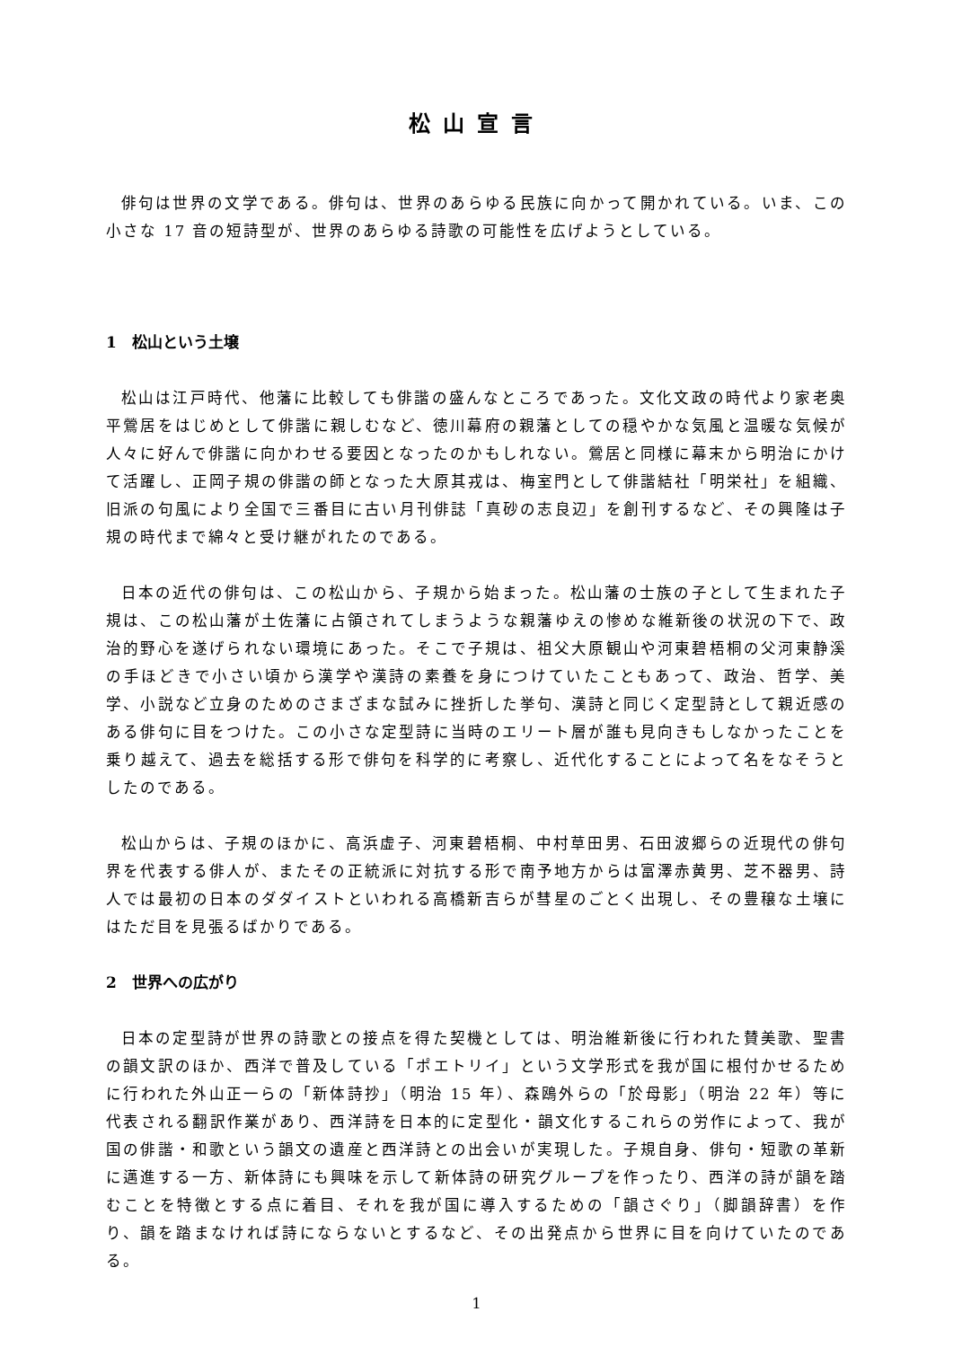松山宣言
俳句は世界の文学である。俳句は、世界のあらゆる民族に向かって開かれている。いま、この小さな 17 音の短詩型が、世界のあらゆる詩歌の可能性を広げようとしている。
1　松山という土壌
松山は江戸時代、他藩に比較しても俳諧の盛んなところであった。文化文政の時代より家老奥平鶯居をはじめとして俳諧に親しむなど、徳川幕府の親藩としての穏やかな気風と温暖な気候が人々に好んで俳諧に向かわせる要因となったのかもしれない。鶯居と同様に幕末から明治にかけて活躍し、正岡子規の俳諧の師となった大原其戎は、梅室門として俳諧結社「明栄社」を組織、旧派の句風により全国で三番目に古い月刊俳誌「真砂の志良辺」を創刊するなど、その興隆は子規の時代まで綿々と受け継がれたのである。
日本の近代の俳句は、この松山から、子規から始まった。松山藩の士族の子として生まれた子規は、この松山藩が土佐藩に占領されてしまうような親藩ゆえの惨めな維新後の状況の下で、政治的野心を遂げられない環境にあった。そこで子規は、祖父大原観山や河東碧梧桐の父河東静溪の手ほどきで小さい頃から漢学や漢詩の素養を身につけていたこともあって、政治、哲学、美学、小説など立身のためのさまざまな試みに挫折した挙句、漢詩と同じく定型詩として親近感のある俳句に目をつけた。この小さな定型詩に当時のエリート層が誰も見向きもしなかったことを乗り越えて、過去を総括する形で俳句を科学的に考察し、近代化することによって名をなそうとしたのである。
松山からは、子規のほかに、高浜虚子、河東碧梧桐、中村草田男、石田波郷らの近現代の俳句界を代表する俳人が、またその正統派に対抗する形で南予地方からは富澤赤黄男、芝不器男、詩人では最初の日本のダダイストといわれる高橋新吉らが彗星のごとく出現し、その豊穣な土壌にはただ目を見張るばかりである。
2　世界への広がり
日本の定型詩が世界の詩歌との接点を得た契機としては、明治維新後に行われた賛美歌、聖書の韻文訳のほか、西洋で普及している「ポエトリイ」という文学形式を我が国に根付かせるために行われた外山正一らの「新体詩抄」（明治 15 年）、森鴎外らの「於母影」（明治 22 年）等に代表される翻訳作業があり、西洋詩を日本的に定型化・韻文化するこれらの労作によって、我が国の俳諧・和歌という韻文の遺産と西洋詩との出会いが実現した。子規自身、俳句・短歌の革新に邁進する一方、新体詩にも興味を示して新体詩の研究グループを作ったり、西洋の詩が韻を踏むことを特徴とする点に着目、それを我が国に導入するための「韻さぐり」（脚韻辞書）を作り、韻を踏まなければ詩にならないとするなど、その出発点から世界に目を向けていたのである。
1